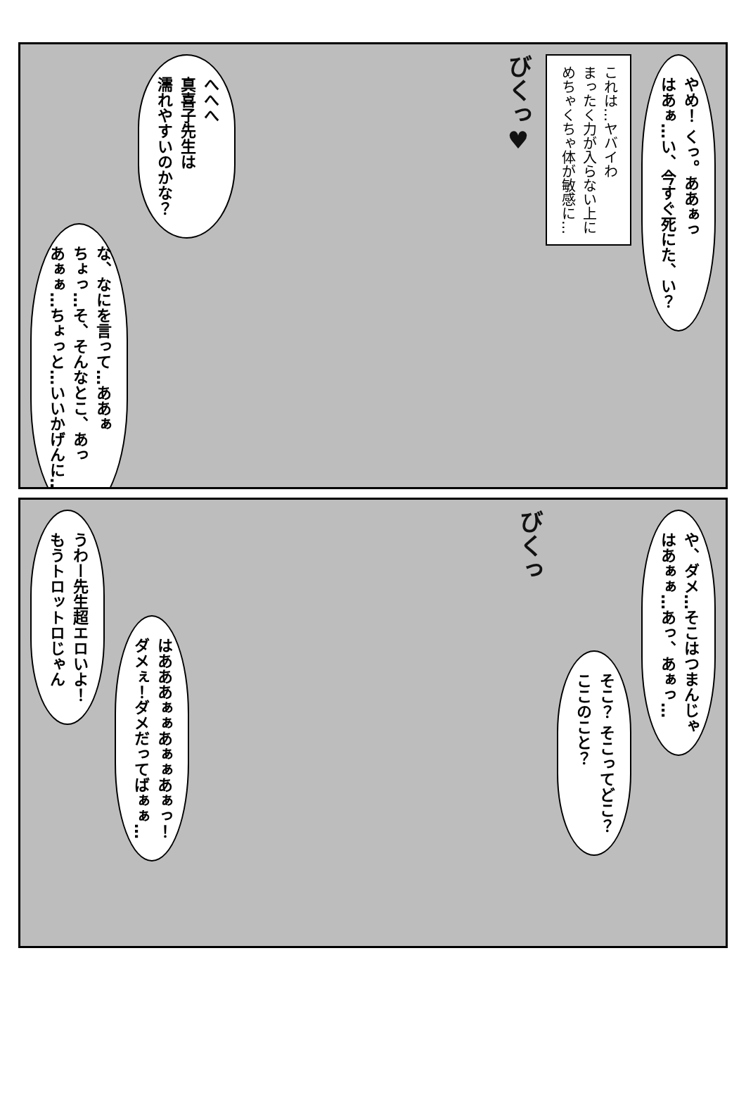やめ！ くっ。ああぁっ
はあぁ…い、今すぐ死にた、い？
これは…ヤバイわ
まったく力が入らない上に
めちゃくちゃ体が敏感に…
びくっ♥
へへへ
真喜子先生は
濡れやすいのかな？
な、なにを言って…ああぁ
ちょっ…そ、そんなとこ、あっ
あぁぁ…ちょっと…いいかげんに…
や、ダメ…そこはつまんじゃ
はあぁぁ…あっ、あぁっ…
そこ？ そこってどこ？
ここのこと？
びくっ
はあああぁぁあぁぁあぁっ！
ダメぇ！ダメだってばぁぁ…
うわー先生超エロいよ！
もうトロットロじゃん